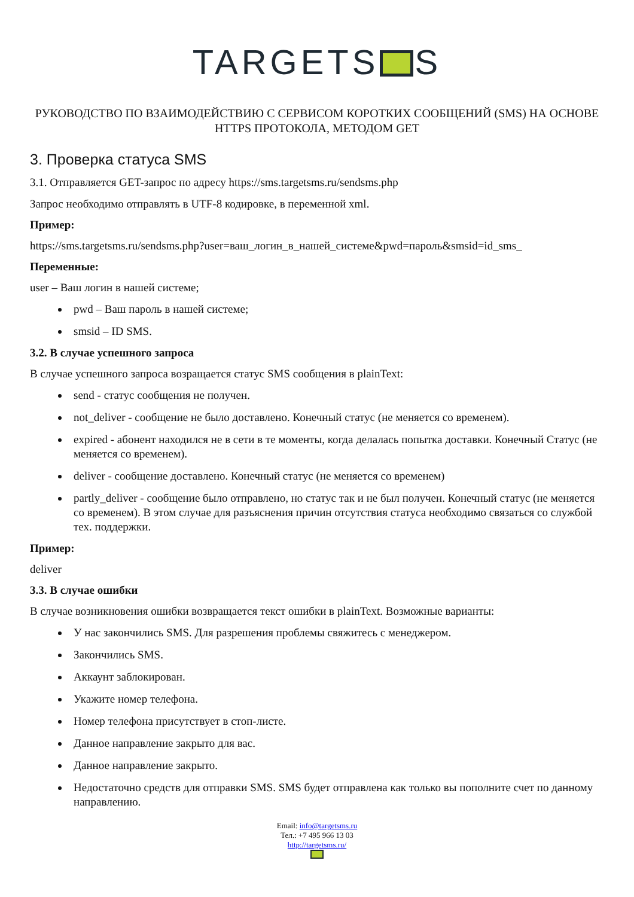TARGETS S
РУКОВОДСТВО ПО ВЗАИМОДЕЙСТВИЮ С СЕРВИСОМ КОРОТКИХ СООБЩЕНИЙ (SMS) НА ОСНОВЕ HTTPS ПРОТОКОЛА, МЕТОДОМ GET
3. Проверка статуса SMS
3.1. Отправляется GET-запрос по адресу https://sms.targetsms.ru/sendsms.php
Запрос необходимо отправлять в UTF-8 кодировке, в переменной xml.
Пример:
https://sms.targetsms.ru/sendsms.php?user=ваш_логин_в_нашей_системе&pwd=пароль&smsid=id_sms_
Переменные:
user – Ваш логин в нашей системе;
pwd – Ваш пароль в нашей системе;
smsid – ID SMS.
3.2. В случае успешного запроса
В случае успешного запроса возращается статус SMS сообщения в plainText:
send - статус сообщения не получен.
not_deliver - сообщение не было доставлено. Конечный статус (не меняется со временем).
expired - абонент находился не в сети в те моменты, когда делалась попытка доставки. Конечный Статус (не меняется со временем).
deliver - сообщение доставлено. Конечный статус (не меняется со временем)
partly_deliver - сообщение было отправлено, но статус так и не был получен. Конечный статус (не меняется со временем). В этом случае для разъяснения причин отсутствия статуса необходимо связаться со службой тех. поддержки.
Пример:
deliver
3.3. В случае ошибки
В случае возникновения ошибки возвращается текст ошибки в plainText. Возможные варианты:
У нас закончились SMS. Для разрешения проблемы свяжитесь с менеджером.
Закончились SMS.
Аккаунт заблокирован.
Укажите номер телефона.
Номер телефона присутствует в стоп-листе.
Данное направление закрыто для вас.
Данное направление закрыто.
Недостаточно средств для отправки SMS. SMS будет отправлена как только вы пополните счет по данному направлению.
Email: info@targetsms.ru
Тел.: +7 495 966 13 03
http://targetsms.ru/